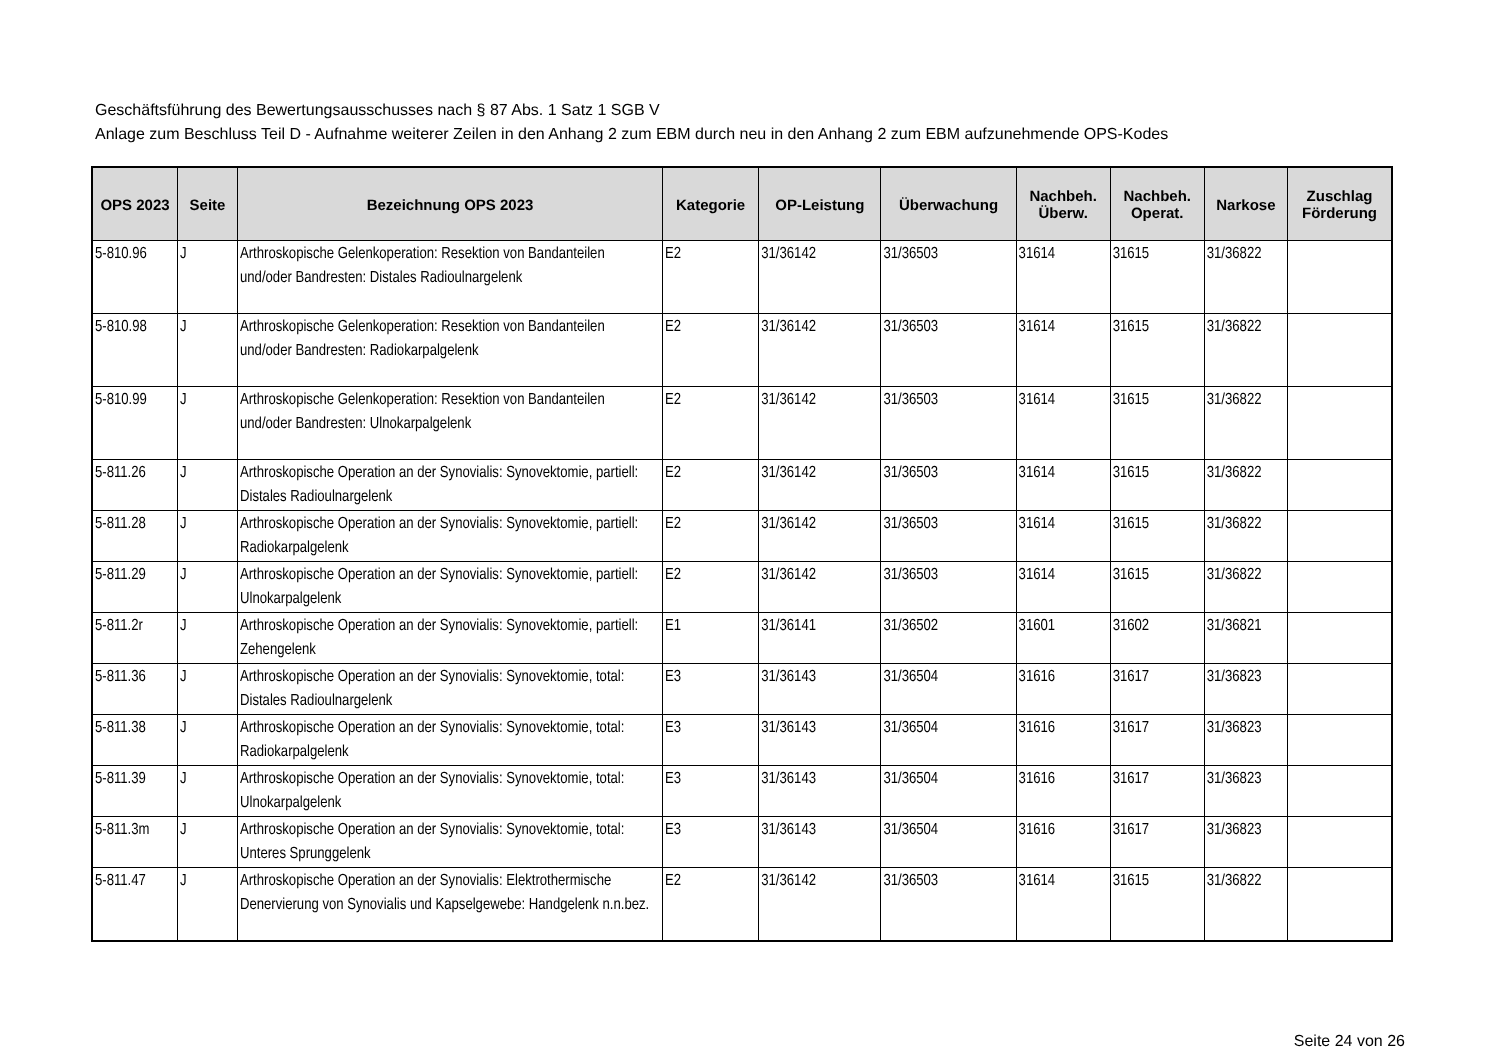Geschäftsführung des Bewertungsausschusses nach § 87 Abs. 1 Satz 1 SGB V
Anlage zum Beschluss Teil D - Aufnahme weiterer Zeilen in den Anhang 2 zum EBM durch neu in den Anhang 2 zum EBM aufzunehmende OPS-Kodes
| OPS 2023 | Seite | Bezeichnung OPS 2023 | Kategorie | OP-Leistung | Überwachung | Nachbeh. Überw. | Nachbeh. Operat. | Narkose | Zuschlag Förderung |
| --- | --- | --- | --- | --- | --- | --- | --- | --- | --- |
| 5-810.96 | J | Arthroskopische Gelenkoperation: Resektion von Bandanteilen und/oder Bandresten: Distales Radioulnargelenk | E2 | 31/36142 | 31/36503 | 31614 | 31615 | 31/36822 | |
| 5-810.98 | J | Arthroskopische Gelenkoperation: Resektion von Bandanteilen und/oder Bandresten: Radiokarpalgelenk | E2 | 31/36142 | 31/36503 | 31614 | 31615 | 31/36822 | |
| 5-810.99 | J | Arthroskopische Gelenkoperation: Resektion von Bandanteilen und/oder Bandresten: Ulnokarpalgelenk | E2 | 31/36142 | 31/36503 | 31614 | 31615 | 31/36822 | |
| 5-811.26 | J | Arthroskopische Operation an der Synovialis: Synovektomie, partiell: Distales Radioulnargelenk | E2 | 31/36142 | 31/36503 | 31614 | 31615 | 31/36822 | |
| 5-811.28 | J | Arthroskopische Operation an der Synovialis: Synovektomie, partiell: Radiokarpalgelenk | E2 | 31/36142 | 31/36503 | 31614 | 31615 | 31/36822 | |
| 5-811.29 | J | Arthroskopische Operation an der Synovialis: Synovektomie, partiell: Ulnokarpalgelenk | E2 | 31/36142 | 31/36503 | 31614 | 31615 | 31/36822 | |
| 5-811.2r | J | Arthroskopische Operation an der Synovialis: Synovektomie, partiell: Zehengelenk | E1 | 31/36141 | 31/36502 | 31601 | 31602 | 31/36821 | |
| 5-811.36 | J | Arthroskopische Operation an der Synovialis: Synovektomie, total: Distales Radioulnargelenk | E3 | 31/36143 | 31/36504 | 31616 | 31617 | 31/36823 | |
| 5-811.38 | J | Arthroskopische Operation an der Synovialis: Synovektomie, total: Radiokarpalgelenk | E3 | 31/36143 | 31/36504 | 31616 | 31617 | 31/36823 | |
| 5-811.39 | J | Arthroskopische Operation an der Synovialis: Synovektomie, total: Ulnokarpalgelenk | E3 | 31/36143 | 31/36504 | 31616 | 31617 | 31/36823 | |
| 5-811.3m | J | Arthroskopische Operation an der Synovialis: Synovektomie, total: Unteres Sprunggelenk | E3 | 31/36143 | 31/36504 | 31616 | 31617 | 31/36823 | |
| 5-811.47 | J | Arthroskopische Operation an der Synovialis: Elektrothermische Denervierung von Synovialis und Kapselgewebe: Handgelenk n.n.bez. | E2 | 31/36142 | 31/36503 | 31614 | 31615 | 31/36822 | |
Seite 24 von 26